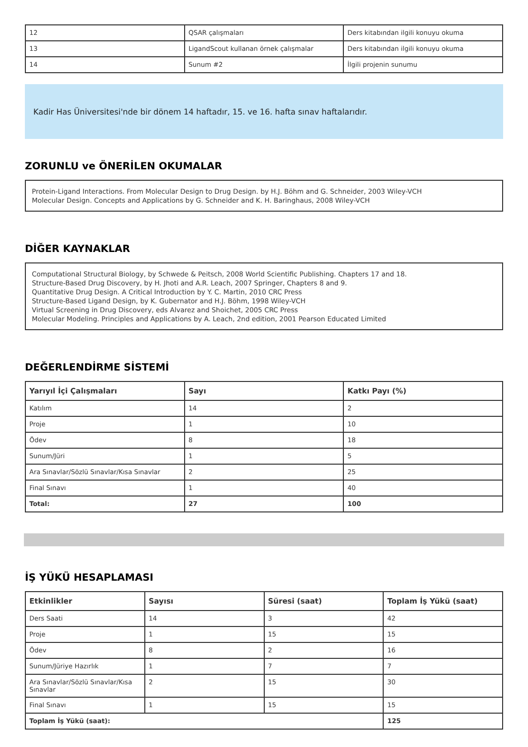| 12 | QSAR çalışmaları | Ders kitabından ilgili konuyu okuma |
| 13 | LigandScout kullanan örnek çalışmalar | Ders kitabından ilgili konuyu okuma |
| 14 | Sunum #2 | İlgili projenin sunumu |
Kadir Has Üniversitesi'nde bir dönem 14 haftadır, 15. ve 16. hafta sınav haftalarıdır.
ZORUNLU ve ÖNERİLEN OKUMALAR
Protein-Ligand Interactions. From Molecular Design to Drug Design. by H.J. Böhm and G. Schneider, 2003 Wiley-VCH
Molecular Design. Concepts and Applications by G. Schneider and K. H. Baringhaus, 2008 Wiley-VCH
DİĞER KAYNAKLAR
Computational Structural Biology, by Schwede & Peitsch, 2008 World Scientific Publishing. Chapters 17 and 18.
Structure-Based Drug Discovery, by H. Jhoti and A.R. Leach, 2007 Springer, Chapters 8 and 9.
Quantitative Drug Design. A Critical Introduction by Y. C. Martin, 2010 CRC Press
Structure-Based Ligand Design, by K. Gubernator and H.J. Böhm, 1998 Wiley-VCH
Virtual Screening in Drug Discovery, eds Alvarez and Shoichet, 2005 CRC Press
Molecular Modeling. Principles and Applications by A. Leach, 2nd edition, 2001 Pearson Educated Limited
DEĞERLENDİRME SİSTEMİ
| Yarıyıl İçi Çalışmaları | Sayı | Katkı Payı (%) |
| --- | --- | --- |
| Katılım | 14 | 2 |
| Proje | 1 | 10 |
| Ödev | 8 | 18 |
| Sunum/Jüri | 1 | 5 |
| Ara Sınavlar/Sözlü Sınavlar/Kısa Sınavlar | 2 | 25 |
| Final Sınavı | 1 | 40 |
| Total: | 27 | 100 |
İŞ YÜKÜ HESAPLAMASI
| Etkinlikler | Sayısı | Süresi (saat) | Toplam İş Yükü (saat) |
| --- | --- | --- | --- |
| Ders Saati | 14 | 3 | 42 |
| Proje | 1 | 15 | 15 |
| Ödev | 8 | 2 | 16 |
| Sunum/Jüriye Hazırlık | 1 | 7 | 7 |
| Ara Sınavlar/Sözlü Sınavlar/Kısa Sınavlar | 2 | 15 | 30 |
| Final Sınavı | 1 | 15 | 15 |
| Toplam İş Yükü (saat): | | | 125 |